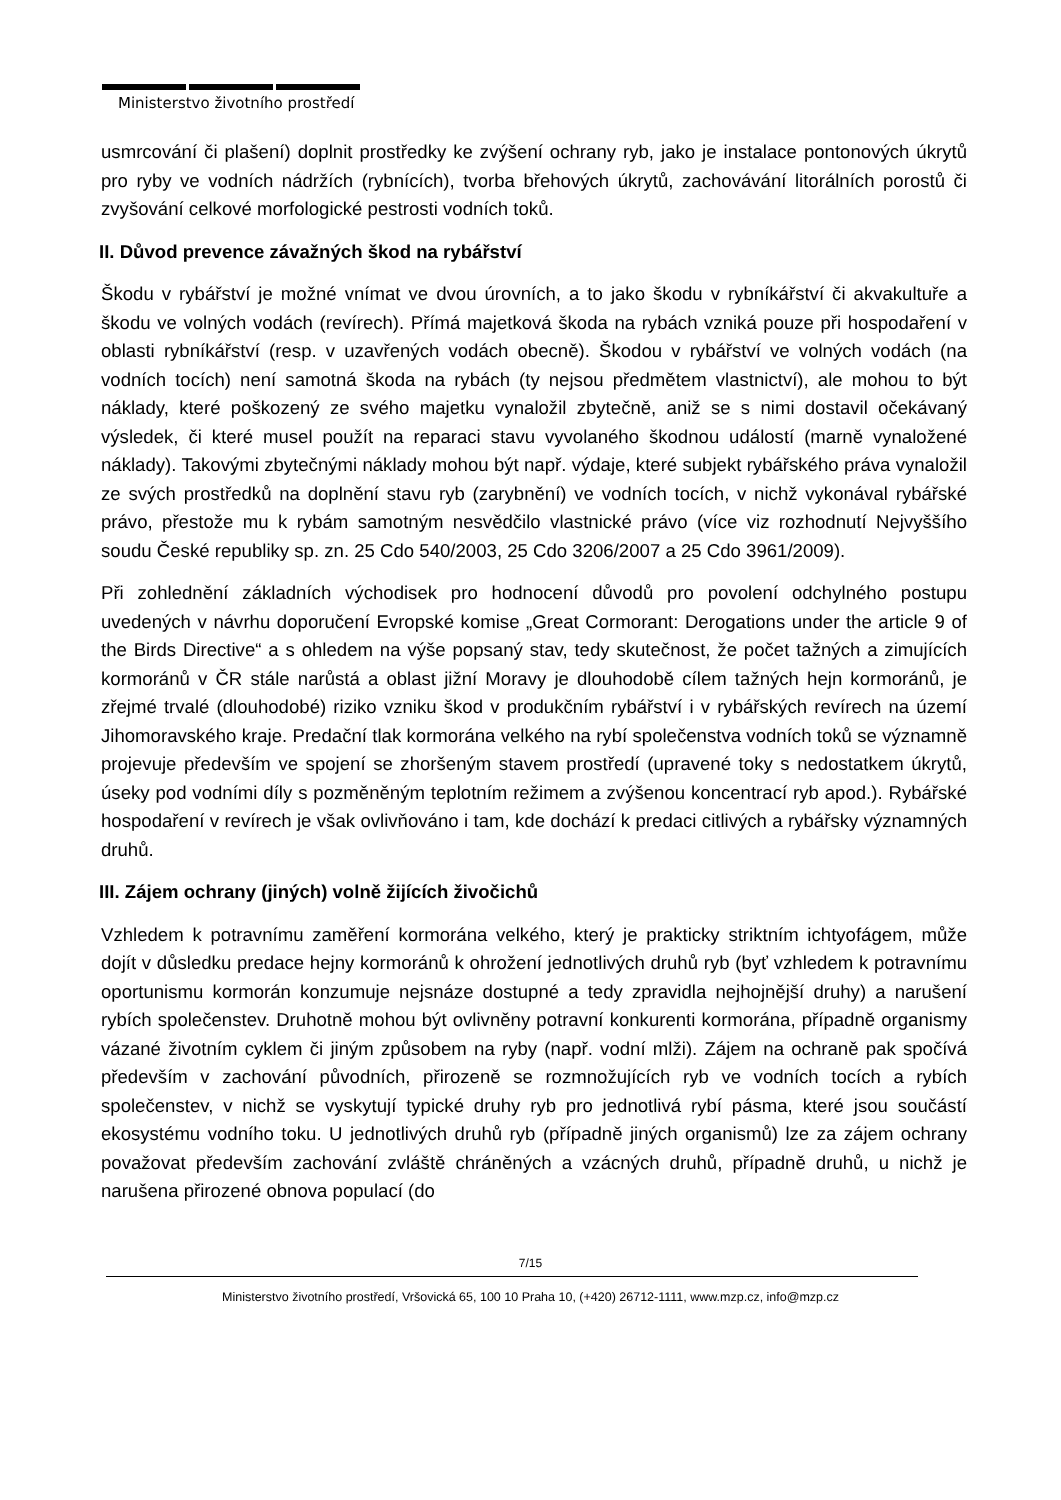Ministerstvo životního prostředí
usmrcování či plašení) doplnit prostředky ke zvýšení ochrany ryb, jako je instalace pontonových úkrytů pro ryby ve vodních nádržích (rybnících), tvorba břehových úkrytů, zachovávání litorálních porostů či zvyšování celkové morfologické pestrosti vodních toků.
II. Důvod prevence závažných škod na rybářství
Škodu v rybářství je možné vnímat ve dvou úrovních, a to jako škodu v rybníkářství či akvakultuře a škodu ve volných vodách (revírech). Přímá majetková škoda na rybách vzniká pouze při hospodaření v oblasti rybníkářství (resp. v uzavřených vodách obecně). Škodou v rybářství ve volných vodách (na vodních tocích) není samotná škoda na rybách (ty nejsou předmětem vlastnictví), ale mohou to být náklady, které poškozený ze svého majetku vynaložil zbytečně, aniž se s nimi dostavil očekávaný výsledek, či které musel použít na reparaci stavu vyvolaného škodnou událostí (marně vynaložené náklady). Takovými zbytečnými náklady mohou být např. výdaje, které subjekt rybářského práva vynaložil ze svých prostředků na doplnění stavu ryb (zarybnění) ve vodních tocích, v nichž vykonával rybářské právo, přestože mu k rybám samotným nesvědčilo vlastnické právo (více viz rozhodnutí Nejvyššího soudu České republiky sp. zn. 25 Cdo 540/2003, 25 Cdo 3206/2007 a 25 Cdo 3961/2009).
Při zohlednění základních východisek pro hodnocení důvodů pro povolení odchylného postupu uvedených v návrhu doporučení Evropské komise „Great Cormorant: Derogations under the article 9 of the Birds Directive“ a s ohledem na výše popsaný stav, tedy skutečnost, že počet tažných a zimujících kormoránů v ČR stále narůstá a oblast jižní Moravy je dlouhodobě cílem tažných hejn kormoránů, je zřejmé trvalé (dlouhodobé) riziko vzniku škod v produkčním rybářství i v rybářských revírech na území Jihomoravského kraje. Predační tlak kormorána velkého na rybí společenstva vodních toků se významně projevuje především ve spojení se zhoršeným stavem prostředí (upravené toky s nedostatkem úkrytů, úseky pod vodními díly s pozměněným teplotním režimem a zvýšenou koncentrací ryb apod.). Rybářské hospodaření v revírech je však ovlivňováno i tam, kde dochází k predaci citlivých a rybářsky významných druhů.
III. Zájem ochrany (jiných) volně žijících živočichů
Vzhledem k potravnímu zaměření kormorána velkého, který je prakticky striktním ichtyofágem, může dojít v důsledku predace hejny kormoránů k ohrožení jednotlivých druhů ryb (byť vzhledem k potravnímu oportunismu kormorán konzumuje nejsnáze dostupné a tedy zpravidla nejhojnější druhy) a narušení rybích společenstev. Druhotně mohou být ovlivněny potravní konkurenti kormorána, případně organismy vázané životním cyklem či jiným způsobem na ryby (např. vodní mlži). Zájem na ochraně pak spočívá především v zachování původních, přirozeně se rozmnožujících ryb ve vodních tocích a rybích společenstev, v nichž se vyskytují typické druhy ryb pro jednotlivá rybí pásma, které jsou součástí ekosystému vodního toku. U jednotlivých druhů ryb (případně jiných organismů) lze za zájem ochrany považovat především zachování zvláště chráněných a vzácných druhů, případně druhů, u nichž je narušena přirozené obnova populací (do
7/15
Ministerstvo životního prostředí, Vršovická 65, 100 10 Praha 10, (+420) 26712-1111, www.mzp.cz, info@mzp.cz